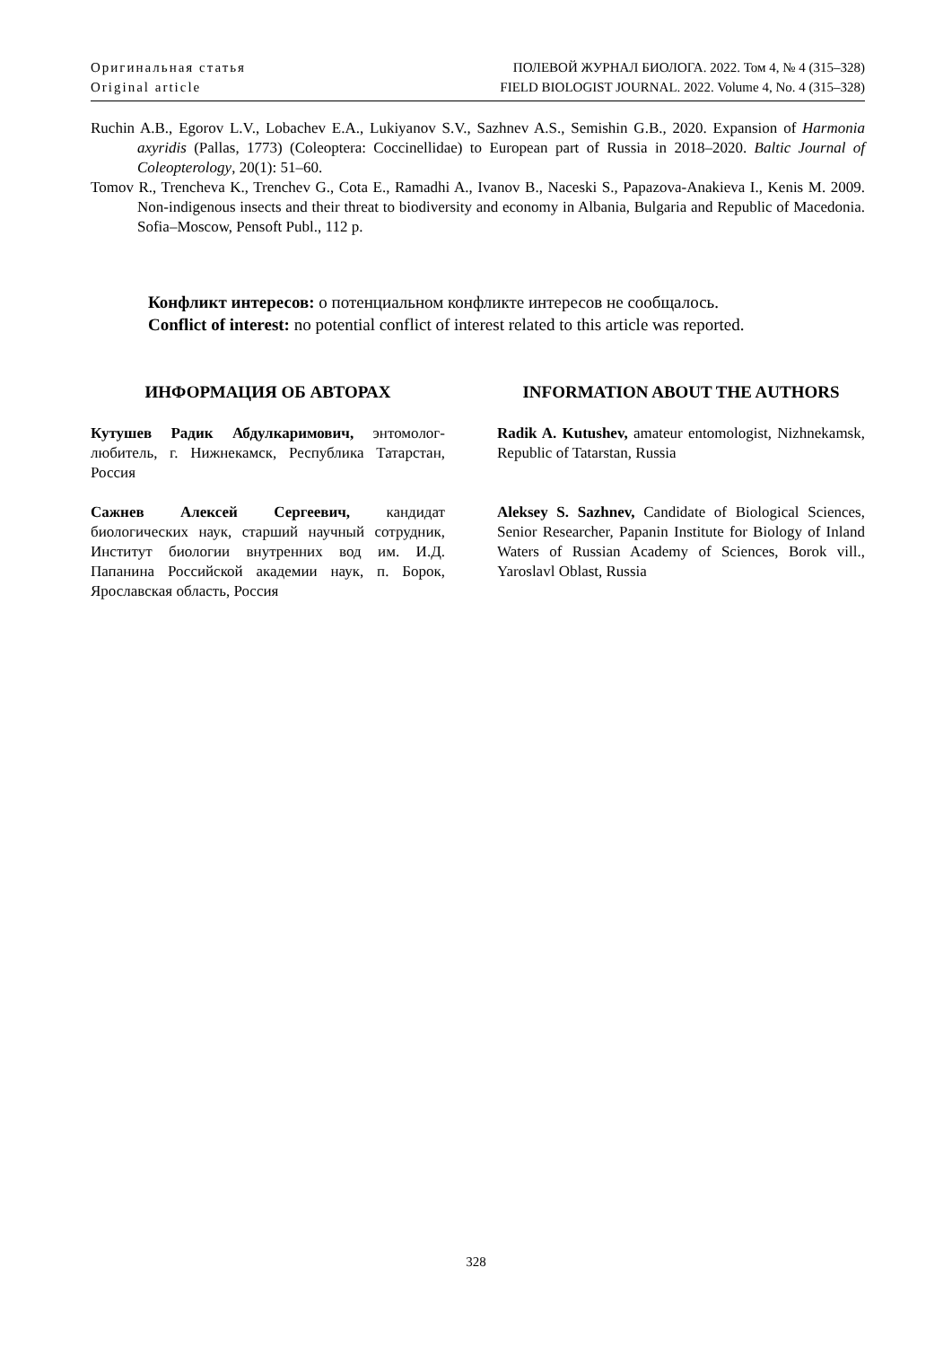Оригинальная статья ПОЛЕВОЙ ЖУРНАЛ БИОЛОГА. 2022. Том 4, № 4 (315–328)
Original article FIELD BIOLOGIST JOURNAL. 2022. Volume 4, No. 4 (315–328)
Ruchin A.B., Egorov L.V., Lobachev E.A., Lukiyanov S.V., Sazhnev A.S., Semishin G.B., 2020. Expansion of Harmonia axyridis (Pallas, 1773) (Coleoptera: Coccinellidae) to European part of Russia in 2018–2020. Baltic Journal of Coleopterology, 20(1): 51–60.
Tomov R., Trencheva K., Trenchev G., Cota E., Ramadhi A., Ivanov B., Naceski S., Papazova-Anakieva I., Kenis M. 2009. Non-indigenous insects and their threat to biodiversity and economy in Albania, Bulgaria and Republic of Macedonia. Sofia–Moscow, Pensoft Publ., 112 p.
Конфликт интересов: о потенциальном конфликте интересов не сообщалось.
Conflict of interest: no potential conflict of interest related to this article was reported.
ИНФОРМАЦИЯ ОБ АВТОРАХ
Кутушев Радик Абдулкаримович, энтомолог-любитель, г. Нижнекамск, Республика Татарстан, Россия
Сажнев Алексей Сергеевич, кандидат биологических наук, старший научный сотрудник, Институт биологии внутренних вод им. И.Д. Папанина Российской академии наук, п. Борок, Ярославская область, Россия
INFORMATION ABOUT THE AUTHORS
Radik A. Kutushev, amateur entomologist, Nizhnekamsk, Republic of Tatarstan, Russia
Aleksey S. Sazhnev, Candidate of Biological Sciences, Senior Researcher, Papanin Institute for Biology of Inland Waters of Russian Academy of Sciences, Borok vill., Yaroslavl Oblast, Russia
328